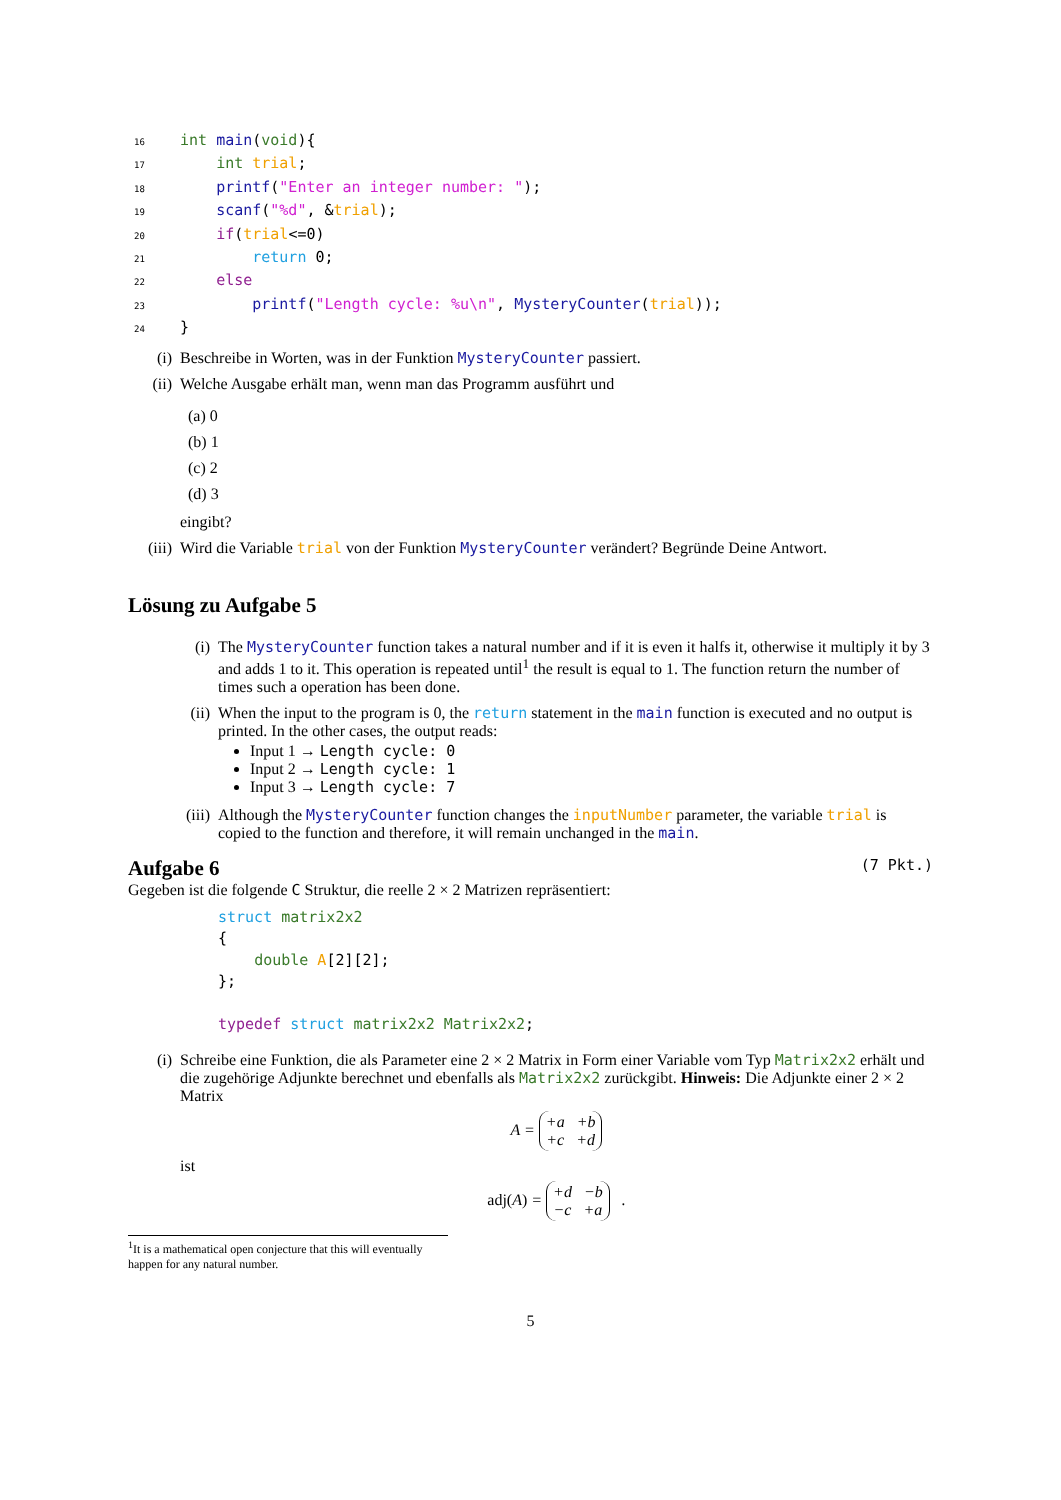16 int main(void){
17    int trial;
18    printf("Enter an integer number: ");
19    scanf("%d", &trial);
20    if(trial<=0)
21        return 0;
22    else
23        printf("Length cycle: %u\n", MysteryCounter(trial));
24}
(i) Beschreibe in Worten, was in der Funktion MysteryCounter passiert.
(ii) Welche Ausgabe erhält man, wenn man das Programm ausführt und
(a) 0
(b) 1
(c) 2
(d) 3
eingibt?
(iii) Wird die Variable trial von der Funktion MysteryCounter verändert? Begründe Deine Antwort.
Lösung zu Aufgabe 5
(i) The MysteryCounter function takes a natural number and if it is even it halfs it, otherwise it multiply it by 3 and adds 1 to it. This operation is repeated until<sup>1</sup> the result is equal to 1. The function return the number of times such a operation has been done.
(ii) When the input to the program is 0, the return statement in the main function is executed and no output is printed. In the other cases, the output reads:
Input 1 → Length cycle: 0
Input 2 → Length cycle: 1
Input 3 → Length cycle: 7
(iii) Although the MysteryCounter function changes the inputNumber parameter, the variable trial is copied to the function and therefore, it will remain unchanged in the main.
Aufgabe 6 (7 Pkt.)
Gegeben ist die folgende C Struktur, die reelle 2 × 2 Matrizen repräsentiert:
struct matrix2x2
{
    double A[2][2];
};

typedef struct matrix2x2 Matrix2x2;
(i) Schreibe eine Funktion, die als Parameter eine 2 × 2 Matrix in Form einer Variable vom Typ Matrix2x2 erhält und die zugehörige Adjunkte berechnet und ebenfalls als Matrix2x2 zurückgibt. Hinweis: Die Adjunkte einer 2 × 2 Matrix
A = +a +b
+c +d
ist
adj(A) = +d −b
−c +a .
<sup>1</sup> It is a mathematical open conjecture that this will eventually happen for any natural number.
5